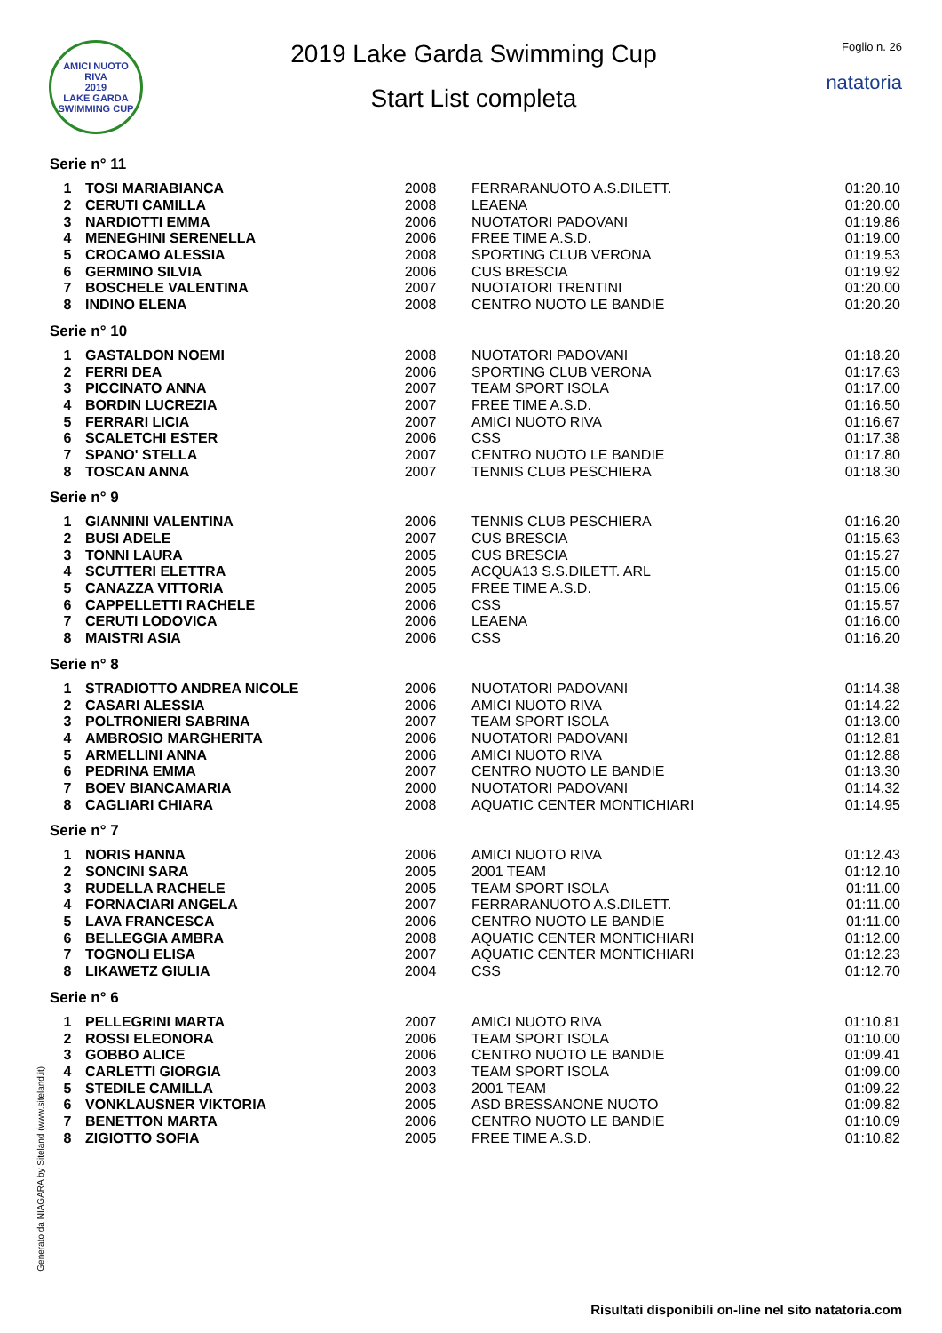AMICI NUOTO RIVA
2019
LAKE GARDA SWIMMING CUP
2019 Lake Garda Swimming Cup
Start List completa
Foglio n. 26
natatoria
Serie n° 11
| 1 | TOSI MARIABIANCA | 2008 | FERRARANUOTO A.S.DILETT. | 01:20.10 |
| 2 | CERUTI CAMILLA | 2008 | LEAENA | 01:20.00 |
| 3 | NARDIOTTI EMMA | 2006 | NUOTATORI PADOVANI | 01:19.86 |
| 4 | MENEGHINI SERENELLA | 2006 | FREE TIME A.S.D. | 01:19.00 |
| 5 | CROCAMO ALESSIA | 2008 | SPORTING CLUB VERONA | 01:19.53 |
| 6 | GERMINO SILVIA | 2006 | CUS BRESCIA | 01:19.92 |
| 7 | BOSCHELE VALENTINA | 2007 | NUOTATORI TRENTINI | 01:20.00 |
| 8 | INDINO ELENA | 2008 | CENTRO NUOTO LE BANDIE | 01:20.20 |
Serie n° 10
| 1 | GASTALDON NOEMI | 2008 | NUOTATORI PADOVANI | 01:18.20 |
| 2 | FERRI DEA | 2006 | SPORTING CLUB VERONA | 01:17.63 |
| 3 | PICCINATO ANNA | 2007 | TEAM SPORT ISOLA | 01:17.00 |
| 4 | BORDIN LUCREZIA | 2007 | FREE TIME A.S.D. | 01:16.50 |
| 5 | FERRARI LICIA | 2007 | AMICI NUOTO RIVA | 01:16.67 |
| 6 | SCALETCHI ESTER | 2006 | CSS | 01:17.38 |
| 7 | SPANO' STELLA | 2007 | CENTRO NUOTO LE BANDIE | 01:17.80 |
| 8 | TOSCAN ANNA | 2007 | TENNIS CLUB PESCHIERA | 01:18.30 |
Serie n° 9
| 1 | GIANNINI VALENTINA | 2006 | TENNIS CLUB PESCHIERA | 01:16.20 |
| 2 | BUSI ADELE | 2007 | CUS BRESCIA | 01:15.63 |
| 3 | TONNI LAURA | 2005 | CUS BRESCIA | 01:15.27 |
| 4 | SCUTTERI ELETTRA | 2005 | ACQUA13 S.S.DILETT. ARL | 01:15.00 |
| 5 | CANAZZA VITTORIA | 2005 | FREE TIME A.S.D. | 01:15.06 |
| 6 | CAPPELLETTI RACHELE | 2006 | CSS | 01:15.57 |
| 7 | CERUTI LODOVICA | 2006 | LEAENA | 01:16.00 |
| 8 | MAISTRI ASIA | 2006 | CSS | 01:16.20 |
Serie n° 8
| 1 | STRADIOTTO ANDREA NICOLE | 2006 | NUOTATORI PADOVANI | 01:14.38 |
| 2 | CASARI ALESSIA | 2006 | AMICI NUOTO RIVA | 01:14.22 |
| 3 | POLTRONIERI SABRINA | 2007 | TEAM SPORT ISOLA | 01:13.00 |
| 4 | AMBROSIO MARGHERITA | 2006 | NUOTATORI PADOVANI | 01:12.81 |
| 5 | ARMELLINI ANNA | 2006 | AMICI NUOTO RIVA | 01:12.88 |
| 6 | PEDRINA EMMA | 2007 | CENTRO NUOTO LE BANDIE | 01:13.30 |
| 7 | BOEV BIANCAMARIA | 2000 | NUOTATORI PADOVANI | 01:14.32 |
| 8 | CAGLIARI CHIARA | 2008 | AQUATIC CENTER MONTICHIARI | 01:14.95 |
Serie n° 7
| 1 | NORIS HANNA | 2006 | AMICI NUOTO RIVA | 01:12.43 |
| 2 | SONCINI SARA | 2005 | 2001 TEAM | 01:12.10 |
| 3 | RUDELLA RACHELE | 2005 | TEAM SPORT ISOLA | 01:11.00 |
| 4 | FORNACIARI ANGELA | 2007 | FERRARANUOTO A.S.DILETT. | 01:11.00 |
| 5 | LAVA FRANCESCA | 2006 | CENTRO NUOTO LE BANDIE | 01:11.00 |
| 6 | BELLEGGIA AMBRA | 2008 | AQUATIC CENTER MONTICHIARI | 01:12.00 |
| 7 | TOGNOLI ELISA | 2007 | AQUATIC CENTER MONTICHIARI | 01:12.23 |
| 8 | LIKAWETZ GIULIA | 2004 | CSS | 01:12.70 |
Serie n° 6
| 1 | PELLEGRINI MARTA | 2007 | AMICI NUOTO RIVA | 01:10.81 |
| 2 | ROSSI ELEONORA | 2006 | TEAM SPORT ISOLA | 01:10.00 |
| 3 | GOBBO ALICE | 2006 | CENTRO NUOTO LE BANDIE | 01:09.41 |
| 4 | CARLETTI GIORGIA | 2003 | TEAM SPORT ISOLA | 01:09.00 |
| 5 | STEDILE CAMILLA | 2003 | 2001 TEAM | 01:09.22 |
| 6 | VONKLAUSNER VIKTORIA | 2005 | ASD BRESSANONE NUOTO | 01:09.82 |
| 7 | BENETTON MARTA | 2006 | CENTRO NUOTO LE BANDIE | 01:10.09 |
| 8 | ZIGIOTTO SOFIA | 2005 | FREE TIME A.S.D. | 01:10.82 |
Generato da NIAGARA by Siteland (www.siteland.it)
Risultati disponibili on-line nel sito natatoria.com